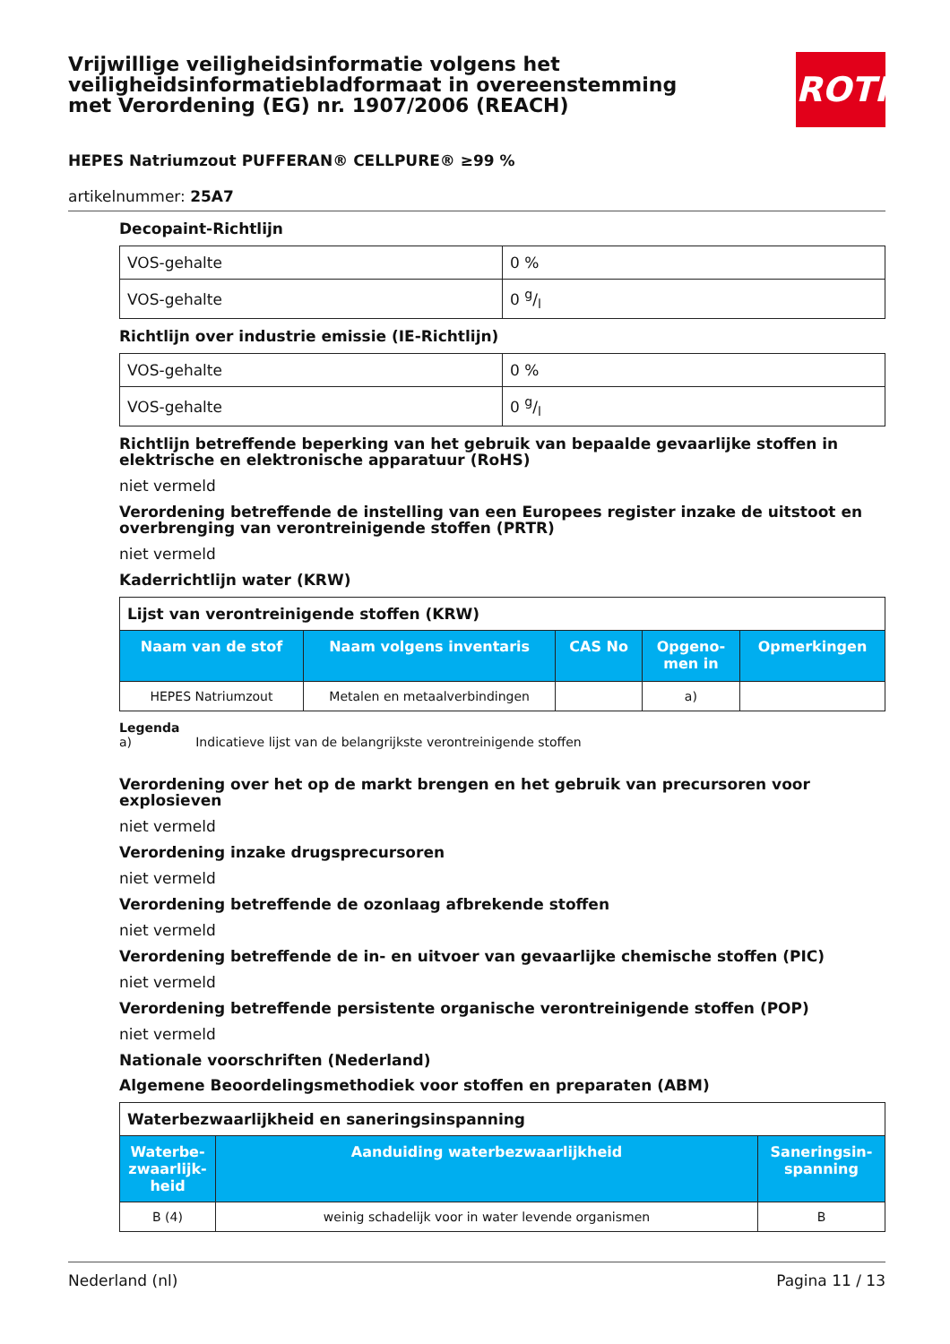Vrijwillige veiligheidsinformatie volgens het veiligheidsinformatiebladformaat in overeenstemming met Verordening (EG) nr. 1907/2006 (REACH)
ROTH
HEPES Natriumzout PUFFERAN® CELLPURE® ≥99 %
artikelnummer: 25A7
Decopaint-Richtlijn
| VOS-gehalte | 0 % |
| VOS-gehalte | 0 g/l |
Richtlijn over industrie emissie (IE-Richtlijn)
| VOS-gehalte | 0 % |
| VOS-gehalte | 0 g/l |
Richtlijn betreffende beperking van het gebruik van bepaalde gevaarlijke stoffen in elektrische en elektronische apparatuur (RoHS)
niet vermeld
Verordening betreffende de instelling van een Europees register inzake de uitstoot en overbrenging van verontreinigende stoffen (PRTR)
niet vermeld
Kaderrichtlijn water (KRW)
| Lijst van verontreinigende stoffen (KRW) | | | | |
| Naam van de stof | Naam volgens inventaris | CAS No | Opgeno- men in | Opmerkingen |
| HEPES Natriumzout | Metalen en metaalverbindingen | | a) | |
Legenda
a) Indicatieve lijst van de belangrijkste verontreinigende stoffen
Verordening over het op de markt brengen en het gebruik van precursoren voor explosieven
niet vermeld
Verordening inzake drugsprecursoren
niet vermeld
Verordening betreffende de ozonlaag afbrekende stoffen
niet vermeld
Verordening betreffende de in- en uitvoer van gevaarlijke chemische stoffen (PIC)
niet vermeld
Verordening betreffende persistente organische verontreinigende stoffen (POP)
niet vermeld
Nationale voorschriften (Nederland)
Algemene Beoordelingsmethodiek voor stoffen en preparaten (ABM)
| Waterbezwaarlijkheid en saneringsinspanning | | |
| Waterbe- zwaarlijk- heid | Aanduiding waterbezwaarlijkheid | Saneringsin- spanning |
| B (4) | weinig schadelijk voor in water levende organismen | B |
Nederland (nl) Pagina 11 / 13